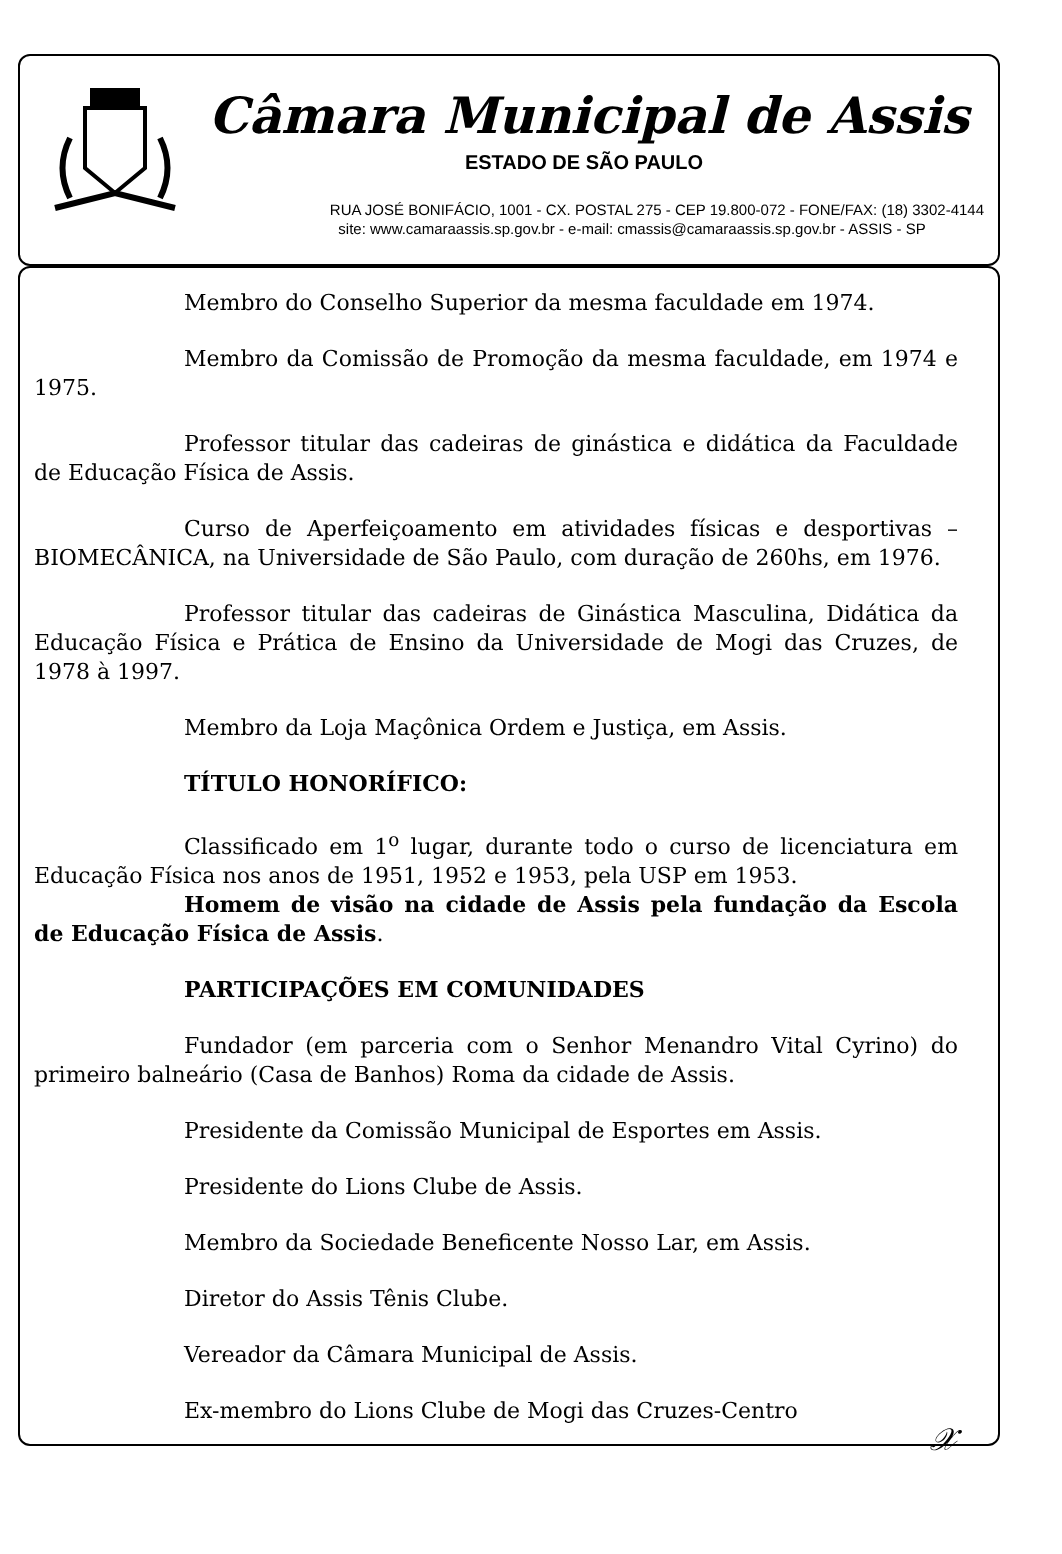Câmara Municipal de Assis
ESTADO DE SÃO PAULO
RUA JOSÉ BONIFÁCIO, 1001 - CX. POSTAL 275 - CEP 19.800-072 - FONE/FAX: (18) 3302-4144
site: www.camaraassis.sp.gov.br - e-mail: cmassis@camaraassis.sp.gov.br - ASSIS - SP
Membro do Conselho Superior da mesma faculdade em 1974.
Membro da Comissão de Promoção da mesma faculdade, em 1974 e 1975.
Professor titular das cadeiras de ginástica e didática da Faculdade de Educação Física de Assis.
Curso de Aperfeiçoamento em atividades físicas e desportivas – BIOMECÂNICA, na Universidade de São Paulo, com duração de 260hs, em 1976.
Professor titular das cadeiras de Ginástica Masculina, Didática da Educação Física e Prática de Ensino da Universidade de Mogi das Cruzes, de 1978 à 1997.
Membro da Loja Maçônica Ordem e Justiça, em Assis.
TÍTULO HONORÍFICO:
Classificado em 1<sup>o</sup> lugar, durante todo o curso de licenciatura em Educação Física nos anos de 1951, 1952 e 1953, pela USP em 1953.
Homem de visão na cidade de Assis pela fundação da Escola de Educação Física de Assis.
PARTICIPAÇÕES EM COMUNIDADES
Fundador (em parceria com o Senhor Menandro Vital Cyrino) do primeiro balneário (Casa de Banhos) Roma da cidade de Assis.
Presidente da Comissão Municipal de Esportes em Assis.
Presidente do Lions Clube de Assis.
Membro da Sociedade Beneficente Nosso Lar, em Assis.
Diretor do Assis Tênis Clube.
Vereador da Câmara Municipal de Assis.
Ex-membro do Lions Clube de Mogi das Cruzes-Centro
𝒳